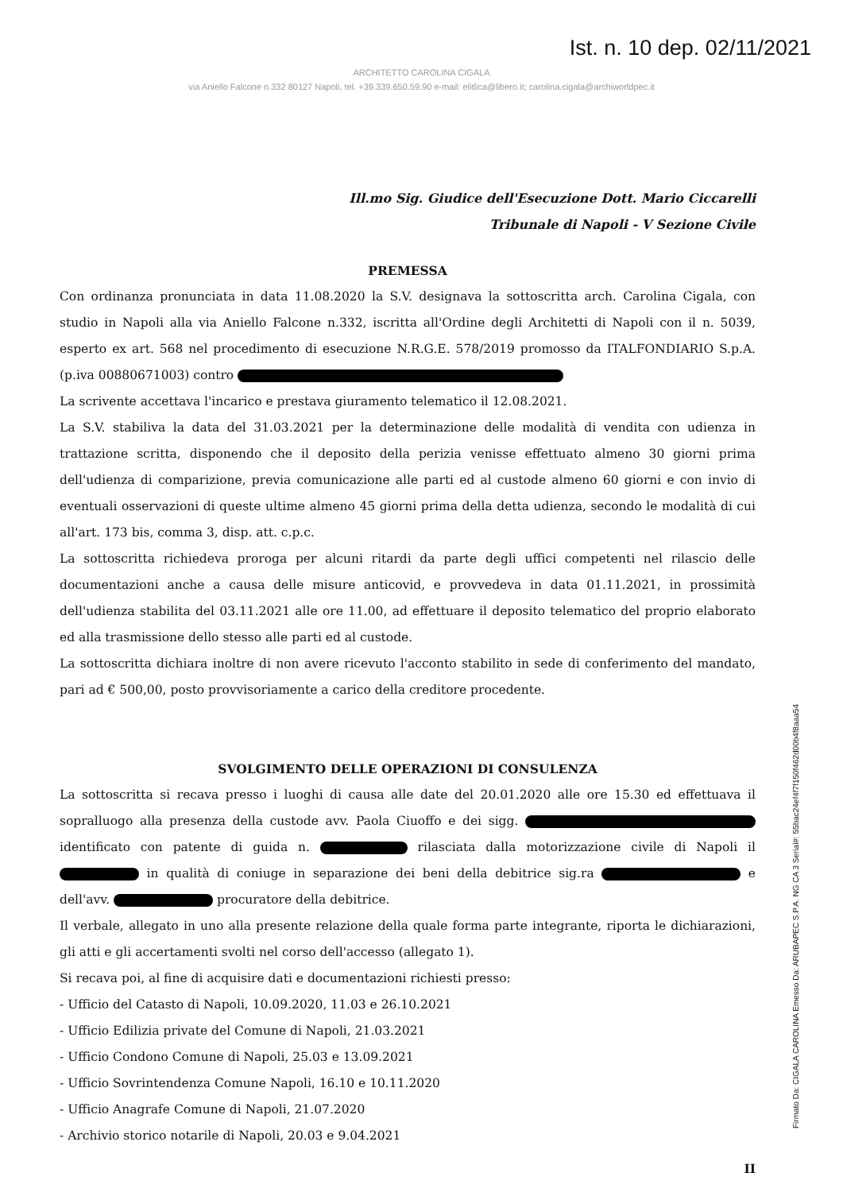Ist. n. 10 dep. 02/11/2021
ARCHITETTO CAROLINA CIGALA
via Aniello Falcone n.332 80127 Napoli, tel. +39.339.650.59.90 e-mail: elitlica@libero.it; carolina.cigala@archiworldpec.it
Ill.mo Sig. Giudice dell'Esecuzione Dott. Mario Ciccarelli
Tribunale di Napoli - V Sezione Civile
PREMESSA
Con ordinanza pronunciata in data 11.08.2020 la S.V. designava la sottoscritta arch. Carolina Cigala, con studio in Napoli alla via Aniello Falcone n.332, iscritta all'Ordine degli Architetti di Napoli con il n. 5039, esperto ex art. 568 nel procedimento di esecuzione N.R.G.E. 578/2019 promosso da ITALFONDIARIO S.p.A. (p.iva 00880671003) contro
La scrivente accettava l'incarico e prestava giuramento telematico il 12.08.2021.
La S.V. stabiliva la data del 31.03.2021 per la determinazione delle modalità di vendita con udienza in trattazione scritta, disponendo che il deposito della perizia venisse effettuato almeno 30 giorni prima dell'udienza di comparizione, previa comunicazione alle parti ed al custode almeno 60 giorni e con invio di eventuali osservazioni di queste ultime almeno 45 giorni prima della detta udienza, secondo le modalità di cui all'art. 173 bis, comma 3, disp. att. c.p.c.
La sottoscritta richiedeva proroga per alcuni ritardi da parte degli uffici competenti nel rilascio delle documentazioni anche a causa delle misure anticovid, e provvedeva in data 01.11.2021, in prossimità dell'udienza stabilita del 03.11.2021 alle ore 11.00, ad effettuare il deposito telematico del proprio elaborato ed alla trasmissione dello stesso alle parti ed al custode.
La sottoscritta dichiara inoltre di non avere ricevuto l'acconto stabilito in sede di conferimento del mandato, pari ad € 500,00, posto provvisoriamente a carico della creditore procedente.
SVOLGIMENTO DELLE OPERAZIONI DI CONSULENZA
La sottoscritta si recava presso i luoghi di causa alle date del 20.01.2020 alle ore 15.30 ed effettuava il sopralluogo alla presenza della custode avv. Paola Ciuoffo e dei sigg. identificato con patente di guida n. rilasciata dalla motorizzazione civile di Napoli il in qualità di coniuge in separazione dei beni della debitrice sig.ra e dell'avv. procuratore della debitrice.
Il verbale, allegato in uno alla presente relazione della quale forma parte integrante, riporta le dichiarazioni, gli atti e gli accertamenti svolti nel corso dell'accesso (allegato 1).
Si recava poi, al fine di acquisire dati e documentazioni richiesti presso:
- Ufficio del Catasto di Napoli, 10.09.2020, 11.03 e 26.10.2021
- Ufficio Edilizia private del Comune di Napoli, 21.03.2021
- Ufficio Condono Comune di Napoli, 25.03 e 13.09.2021
- Ufficio Sovrintendenza Comune Napoli, 16.10 e 10.11.2020
- Ufficio Anagrafe Comune di Napoli, 21.07.2020
- Archivio storico notarile di Napoli, 20.03 e 9.04.2021
II
Firmato Da: CIGALA CAROLINA Emesso Da: ARUBAPEC S.P.A. NG CA 3 Serial#: 55bac24ef4f7f150f462d00b4f8aaa54